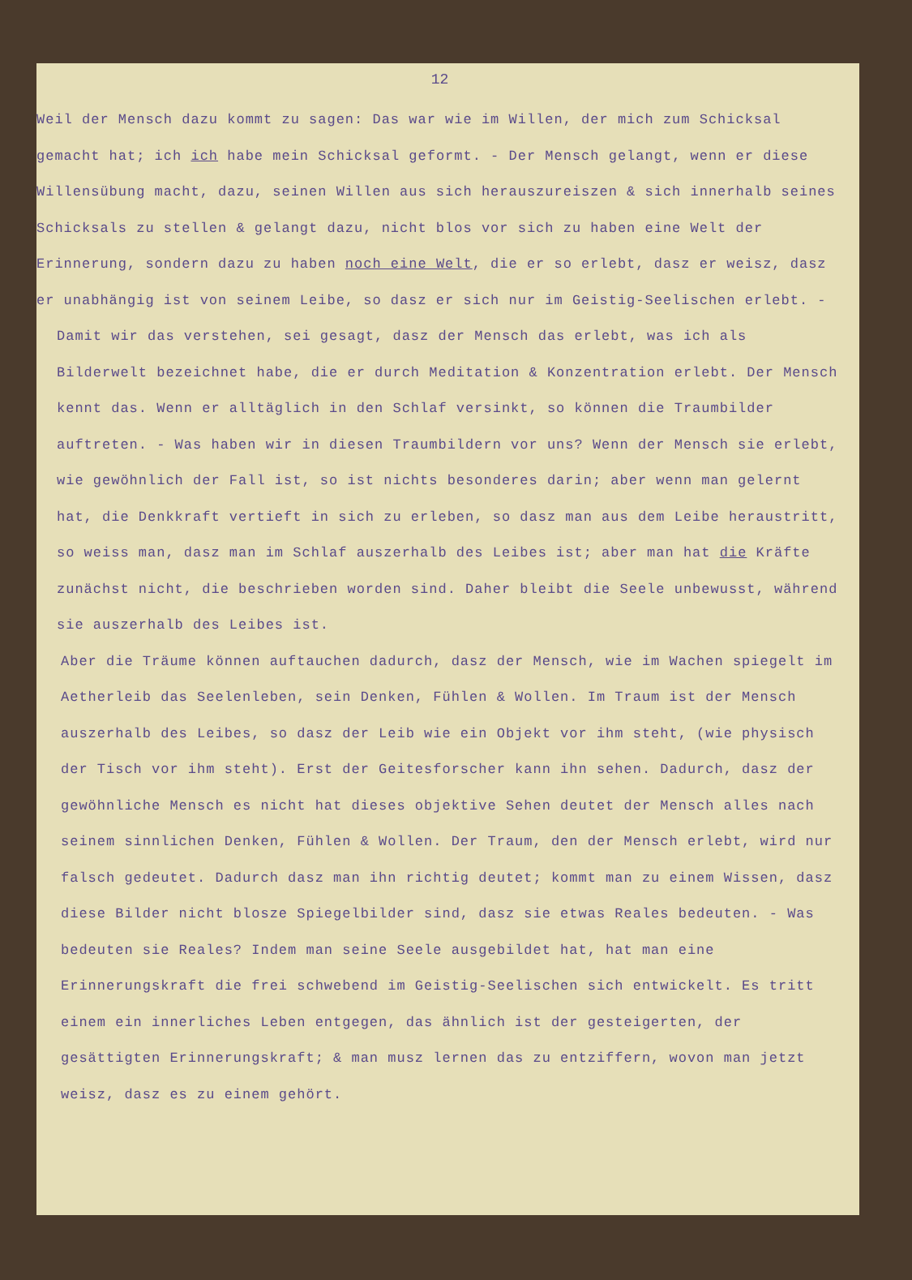12
Weil der Mensch dazu kommt zu sagen: Das war wie im Willen, der mich zum Schicksal gemacht hat; ich ich habe mein Schicksal geformt. - Der Mensch gelangt, wenn er diese Willensübung macht, dazu, seinen Willen aus sich herauszureiszen & sich innerhalb seines Schicksals zu stellen & gelangt dazu, nicht blos vor sich zu haben eine Welt der Erinnerung, sondern dazu zu haben noch eine Welt, die er so erlebt, dasz er weisz, dasz er unabhängig ist von seinem Leibe, so dasz er sich nur im Geistig-Seelischen erlebt. -
Damit wir das verstehen, sei gesagt, dasz der Mensch das erlebt, was ich als Bilderwelt bezeichnet habe, die er durch Meditation & Konzentration erlebt. Der Mensch kennt das. Wenn er alltäglich in den Schlaf versinkt, so können die Traumbilder auftreten. - Was haben wir in diesen Traumbildern vor uns? Wenn der Mensch sie erlebt, wie gewöhnlich der Fall ist, so ist nichts besonderes darin; aber wenn man gelernt hat, die Denkkraft vertieft in sich zu erleben, so dasz man aus dem Leibe heraustritt, so weiss man, dasz man im Schlaf auszerhalb des Leibes ist; aber man hat die Kräfte zunächst nicht, die beschrieben worden sind. Daher bleibt die Seele unbewusst, während sie auszerhalb des Leibes ist.
Aber die Träume können auftauchen dadurch, dasz der Mensch, wie im Wachen spiegelt im Aetherleib das Seelenleben, sein Denken, Fühlen & Wollen. Im Traum ist der Mensch auszerhalb des Leibes, so dasz der Leib wie ein Objekt vor ihm steht, (wie physisch der Tisch vor ihm steht). Erst der Geitesforscher kann ihn sehen. Dadurch, dasz der gewöhnliche Mensch es nicht hat dieses objektive Sehen deutet der Mensch alles nach seinem sinnlichen Denken, Fühlen & Wollen. Der Traum, den der Mensch erlebt, wird nur falsch gedeutet. Dadurch dasz man ihn richtig deutet; kommt man zu einem Wissen, dasz diese Bilder nicht blosze Spiegelbilder sind, dasz sie etwas Reales bedeuten. - Was bedeuten sie Reales? Indem man seine Seele ausgebildet hat, hat man eine Erinnerungskraft die frei schwebend im Geistig-Seelischen sich entwickelt. Es tritt einem ein innerliches Leben entgegen, das ähnlich ist der gesteigerten, der gesättigten Erinnerungskraft; & man musz lernen das zu entziffern, wovon man jetzt weisz, dasz es zu einem gehört.